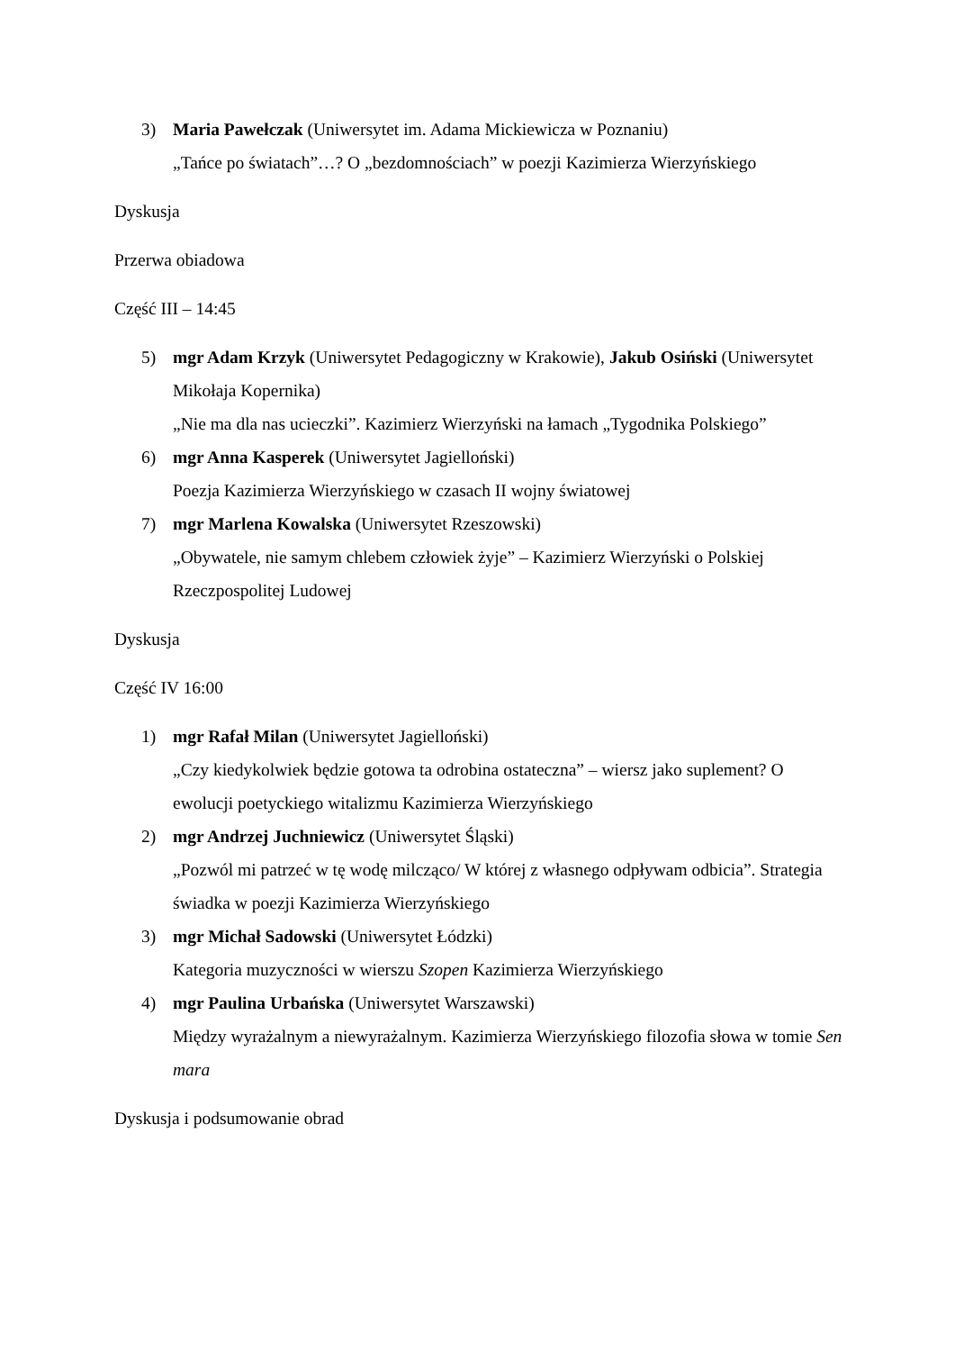3) Maria Pawełczak (Uniwersytet im. Adama Mickiewicza w Poznaniu)
„Tańce po światach”…? O „bezdomnościach” w poezji Kazimierza Wierzyńskiego
Dyskusja
Przerwa obiadowa
Część III – 14:45
5) mgr Adam Krzyk (Uniwersytet Pedagogiczny w Krakowie), Jakub Osiński (Uniwersytet Mikołaja Kopernika)
„Nie ma dla nas ucieczki”. Kazimierz Wierzyński na łamach „Tygodnika Polskiego”
6) mgr Anna Kasperek (Uniwersytet Jagielloński)
Poezja Kazimierza Wierzyńskiego w czasach II wojny światowej
7) mgr Marlena Kowalska (Uniwersytet Rzeszowski)
„Obywatele, nie samym chlebem człowiek żyje” – Kazimierz Wierzyński o Polskiej Rzeczpospolitej Ludowej
Dyskusja
Część IV 16:00
1) mgr Rafał Milan (Uniwersytet Jagielloński)
„Czy kiedykolwiek będzie gotowa ta odrobina ostateczna” – wiersz jako suplement? O ewolucji poetyckiego witalizmu Kazimierza Wierzyńskiego
2) mgr Andrzej Juchniewicz (Uniwersytet Śląski)
„Pozwól mi patrzeć w tę wodę milcząco/ W której z własnego odpływam odbicia”. Strategia świadka w poezji Kazimierza Wierzyńskiego
3) mgr Michał Sadowski (Uniwersytet Łódzki)
Kategoria muzyczności w wierszu Szopen Kazimierza Wierzyńskiego
4) mgr Paulina Urbańska (Uniwersytet Warszawski)
Między wyrażalnym a niewyrażalnym. Kazimierza Wierzyńskiego filozofia słowa w tomie Sen mara
Dyskusja i podsumowanie obrad